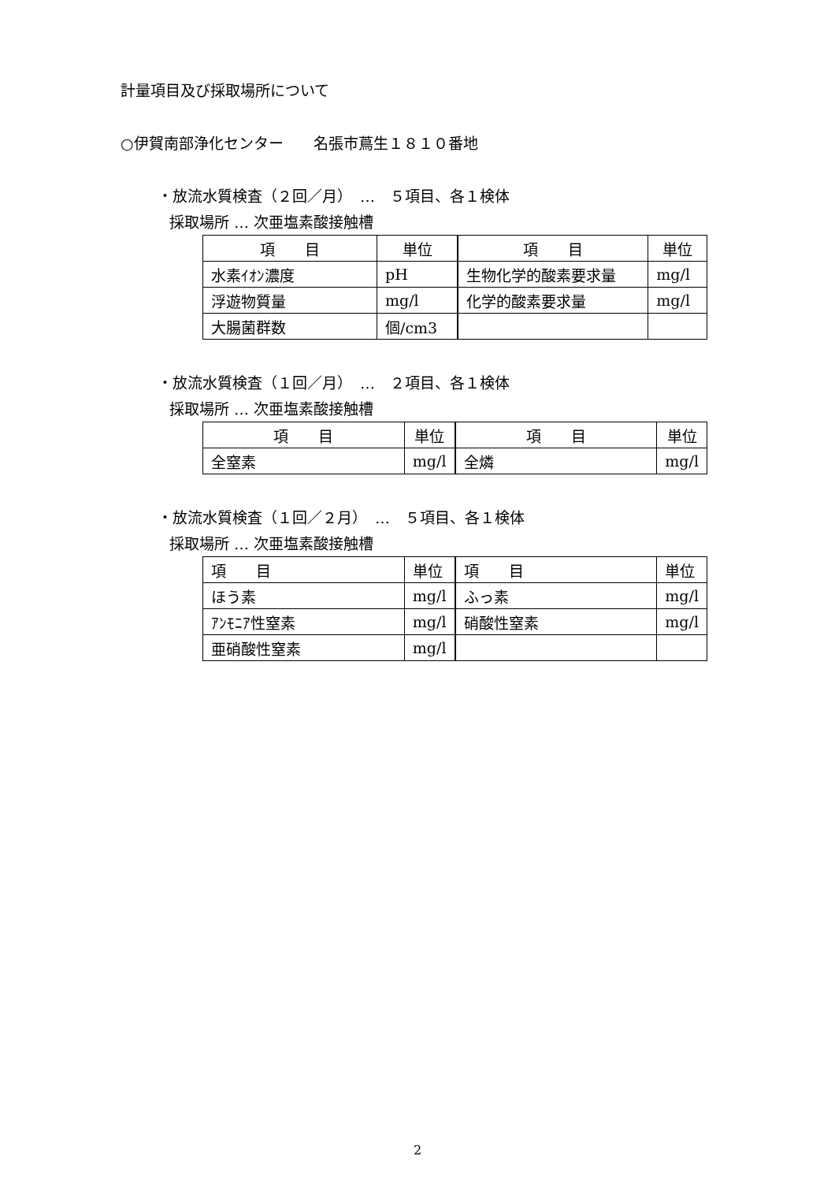計量項目及び採取場所について
○伊賀南部浄化センター　　名張市蔦生１８１０番地
・放流水質検査（２回／月）　…　５項目、各１検体
採取場所 … 次亜塩素酸接触槽
| 項 目 | 単位 | 項 目 | 単位 |
| --- | --- | --- | --- |
| 水素ｲｵﾝ濃度 | pH | 生物化学的酸素要求量 | mg/l |
| 浮遊物質量 | mg/l | 化学的酸素要求量 | mg/l |
| 大腸菌群数 | 個/cm3 | | |
・放流水質検査（１回／月）　…　２項目、各１検体
採取場所 … 次亜塩素酸接触槽
| 項 目 | 単位 | 項 目 | 単位 |
| --- | --- | --- | --- |
| 全窒素 | mg/l | 全燐 | mg/l |
・放流水質検査（１回／２月）　…　５項目、各１検体
採取場所 … 次亜塩素酸接触槽
| 項 目 | 単位 | 項 目 | 単位 |
| --- | --- | --- | --- |
| ほう素 | mg/l | ふっ素 | mg/l |
| ｱﾝﾓﾆｱ性窒素 | mg/l | 硝酸性窒素 | mg/l |
| 亜硝酸性窒素 | mg/l | | |
2